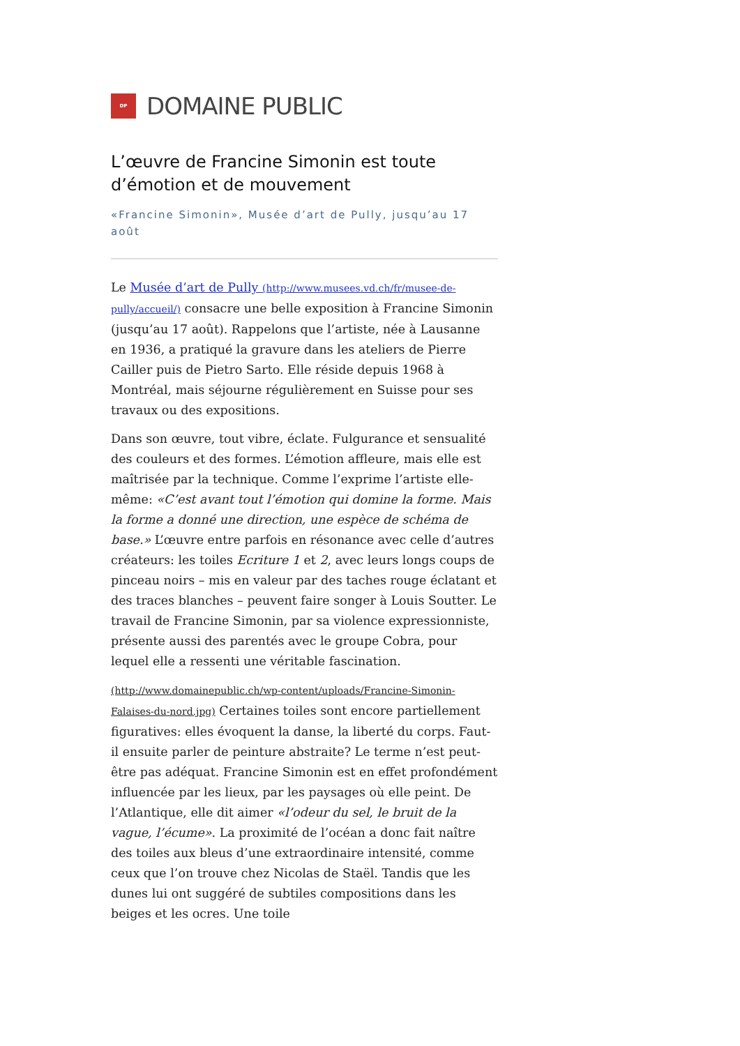DP
DOMAINE PUBLIC
L’œuvre de Francine Simonin est toute d’émotion et de mouvement
«Francine Simonin», Musée d’art de Pully, jusqu’au 17 août
Le Musée d’art de Pully (http://www.musees.vd.ch/fr/musee-de-pully/accueil/) consacre une belle exposition à Francine Simonin (jusqu’au 17 août). Rappelons que l’artiste, née à Lausanne en 1936, a pratiqué la gravure dans les ateliers de Pierre Cailler puis de Pietro Sarto. Elle réside depuis 1968 à Montréal, mais séjourne régulièrement en Suisse pour ses travaux ou des expositions.
Dans son œuvre, tout vibre, éclate. Fulgurance et sensualité des couleurs et des formes. L’émotion affleure, mais elle est maîtrisée par la technique. Comme l’exprime l’artiste elle-même: «C’est avant tout l’émotion qui domine la forme. Mais la forme a donné une direction, une espèce de schéma de base.» L’œuvre entre parfois en résonance avec celle d’autres créateurs: les toiles Ecriture 1 et 2, avec leurs longs coups de pinceau noirs – mis en valeur par des taches rouge éclatant et des traces blanches – peuvent faire songer à Louis Soutter. Le travail de Francine Simonin, par sa violence expressionniste, présente aussi des parentés avec le groupe Cobra, pour lequel elle a ressenti une véritable fascination.
(http://www.domainepublic.ch/wp-content/uploads/Francine-Simonin-Falaises-du-nord.jpg) Certaines toiles sont encore partiellement figuratives: elles évoquent la danse, la liberté du corps. Faut-il ensuite parler de peinture abstraite? Le terme n’est peut-être pas adéquat. Francine Simonin est en effet profondément influencée par les lieux, par les paysages où elle peint. De l’Atlantique, elle dit aimer «l’odeur du sel, le bruit de la vague, l’écume». La proximité de l’océan a donc fait naître des toiles aux bleus d’une extraordinaire intensité, comme ceux que l’on trouve chez Nicolas de Staël. Tandis que les dunes lui ont suggéré de subtiles compositions dans les beiges et les ocres. Une toile